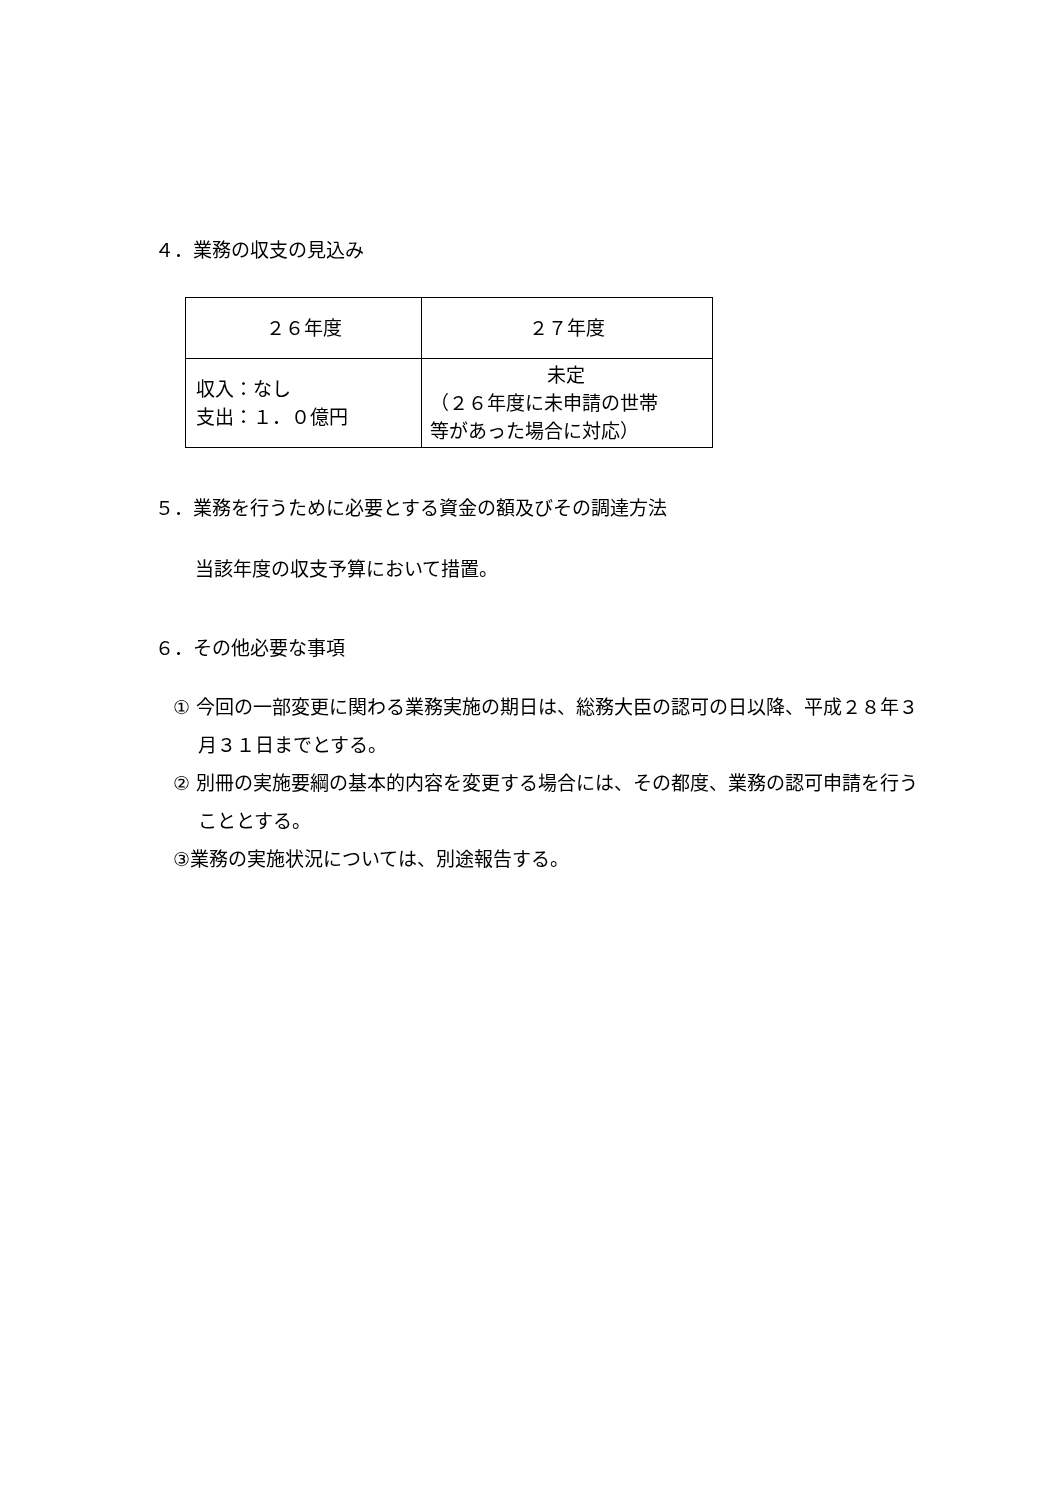４．業務の収支の見込み
| ２６年度 | ２７年度 |
| 収入：なし 支出：１．０億円 | 未定 （２６年度に未申請の世帯 等があった場合に対応） |
５．業務を行うために必要とする資金の額及びその調達方法
当該年度の収支予算において措置。
６．その他必要な事項
① 今回の一部変更に関わる業務実施の期日は、総務大臣の認可の日以降、平成２８年３月３１日までとする。
② 別冊の実施要綱の基本的内容を変更する場合には、その都度、業務の認可申請を行うこととする。
③業務の実施状況については、別途報告する。